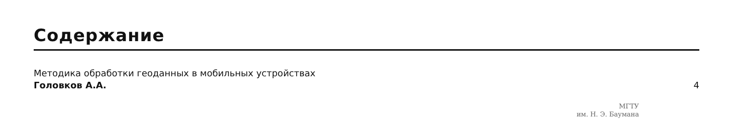Содержание
Методика обработки геоданных в мобильных устройствах
Головков А.А.
4
МГТУ
им. Н. Э. Баумана